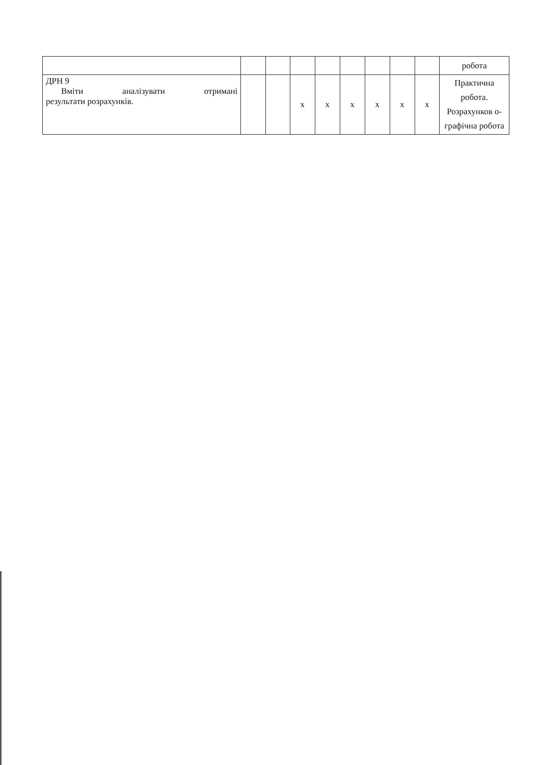| | | | | | | | | | робота |
| ДРН 9 Вміти аналізувати отримані результати розрахунків. | | | x | x | x | x | x | x | Практична робота. Розрахунков о- графічна робота |